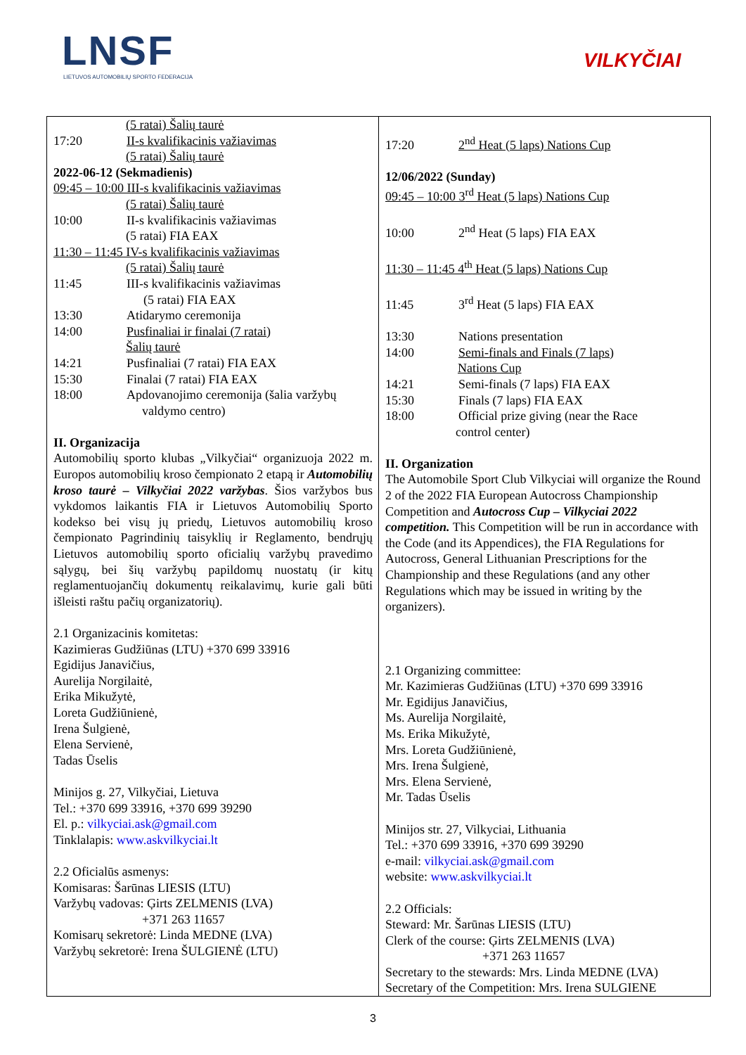LNSF
LIETUVOS AUTOMOBILIŲ SPORTO FEDERACIJA
VILKYČIAI
| (5 ratai) Šalių taurė 17:20 II-s kvalifikacinis važiavimas (5 ratai) Šalių taurė 2022-06-12 (Sekmadienis) 09:45 – 10:00 III-s kvalifikacinis važiavimas (5 ratai) Šalių taurė 10:00 II-s kvalifikacinis važiavimas (5 ratai) FIA EAX 11:30 – 11:45 IV-s kvalifikacinis važiavimas (5 ratai) Šalių taurė 11:45 III-s kvalifikacinis važiavimas (5 ratai) FIA EAX 13:30 Atidarymo ceremonija 14:00 Pusfinaliai ir finalai (7 ratai) Šalių taurė 14:21 Pusfinaliai (7 ratai) FIA EAX 15:30 Finalai (7 ratai) FIA EAX 18:00 Apdovanojimo ceremonija (šalia varžybų valdymo centro) II. Organizacija Automobilių sporto klubas „Vilkyčiai“ organizuoja 2022 m. Europos automobilių kroso čempionato 2 etapą ir Automobilių kroso taurė – Vilkyčiai 2022 varžybas . Šios varžybos bus vykdomos laikantis FIA ir Lietuvos Automobilių Sporto kodekso bei visų jų priedų, Lietuvos automobilių kroso čempionato Pagrindinių taisyklių ir Reglamento, bendrųjų Lietuvos automobilių sporto oficialių varžybų pravedimo sąlygų, bei šių varžybų papildomų nuostatų (ir kitų reglamentuojančių dokumentų reikalavimų, kurie gali būti išleisti raštu pačių organizatorių). 2.1 Organizacinis komitetas: Kazimieras Gudžiūnas (LTU) +370 699 33916 Egidijus Janavičius, Aurelija Norgilaitė, Erika Mikužytė, Loreta Gudžiūnienė, Irena Šulgienė, Elena Servienė, Tadas Ūselis Minijos g. 27, Vilkyčiai, Lietuva Tel.: +370 699 33916, +370 699 39290 El. p.: vilkyciai.ask@gmail.com Tinklalapis: www.askvilkyciai.lt 2.2 Oficialūs asmenys: Komisaras: Šarūnas LIESIS (LTU) Varžybų vadovas: Ģirts ZELMENIS (LVA) +371 263 11657 Komisarų sekretorė: Linda MEDNE (LVA) Varžybų sekretorė: Irena ŠULGIENĖ (LTU) | 17:20 2<sup>nd</sup> Heat (5 laps) Nations Cup 12/06/2022 (Sunday) 09:45 – 10:00 3<sup>rd</sup> Heat (5 laps) Nations Cup 10:00 2<sup>nd</sup> Heat (5 laps) FIA EAX 11:30 – 11:45 4<sup>th</sup> Heat (5 laps) Nations Cup 11:45 3<sup>rd</sup> Heat (5 laps) FIA EAX 13:30 Nations presentation 14:00 Semi-finals and Finals (7 laps) Nations Cup 14:21 Semi-finals (7 laps) FIA EAX 15:30 Finals (7 laps) FIA EAX 18:00 Official prize giving (near the Race control center) II. Organization The Automobile Sport Club Vilkyciai will organize the Round 2 of the 2022 FIA European Autocross Championship Competition and Autocross Cup – Vilkyciai 2022 competition. This Competition will be run in accordance with the Code (and its Appendices), the FIA Regulations for Autocross, General Lithuanian Prescriptions for the Championship and these Regulations (and any other Regulations which may be issued in writing by the organizers). 2.1 Organizing committee: Mr. Kazimieras Gudžiūnas (LTU) +370 699 33916 Mr. Egidijus Janavičius, Ms. Aurelija Norgilaitė, Ms. Erika Mikužytė, Mrs. Loreta Gudžiūnienė, Mrs. Irena Šulgienė, Mrs. Elena Servienė, Mr. Tadas Ūselis Minijos str. 27, Vilkyciai, Lithuania Tel.: +370 699 33916, +370 699 39290 e-mail: vilkyciai.ask@gmail.com website: www.askvilkyciai.lt 2.2 Officials: Steward: Mr. Šarūnas LIESIS (LTU) Clerk of the course: Ģirts ZELMENIS (LVA) +371 263 11657 Secretary to the stewards: Mrs. Linda MEDNE (LVA) Secretary of the Competition: Mrs. Irena SULGIENE |
3